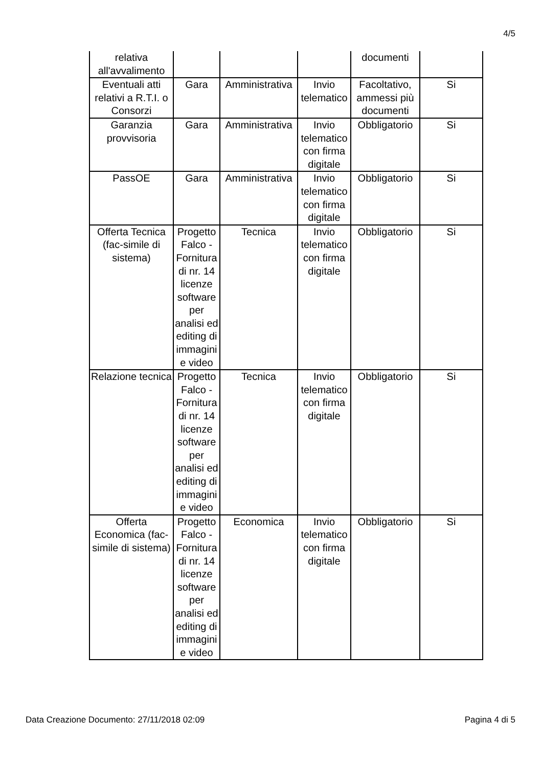4/5
| relativa all'avvalimento | | | | documenti | |
| Eventuali atti relativi a R.T.I. o Consorzi | Gara | Amministrativa | Invio telematico | Facoltativo, ammessi più documenti | Si |
| Garanzia provvisoria | Gara | Amministrativa | Invio telematico con firma digitale | Obbligatorio | Si |
| PassOE | Gara | Amministrativa | Invio telematico con firma digitale | Obbligatorio | Si |
| Offerta Tecnica (fac-simile di sistema) | Progetto Falco - Fornitura di nr. 14 licenze software per analisi ed editing di immagini e video | Tecnica | Invio telematico con firma digitale | Obbligatorio | Si |
| Relazione tecnica | Progetto Falco - Fornitura di nr. 14 licenze software per analisi ed editing di immagini e video | Tecnica | Invio telematico con firma digitale | Obbligatorio | Si |
| Offerta Economica (fac-simile di sistema) | Progetto Falco - Fornitura di nr. 14 licenze software per analisi ed editing di immagini e video | Economica | Invio telematico con firma digitale | Obbligatorio | Si |
Data Creazione Documento: 27/11/2018 02:09 Pagina 4 di 5